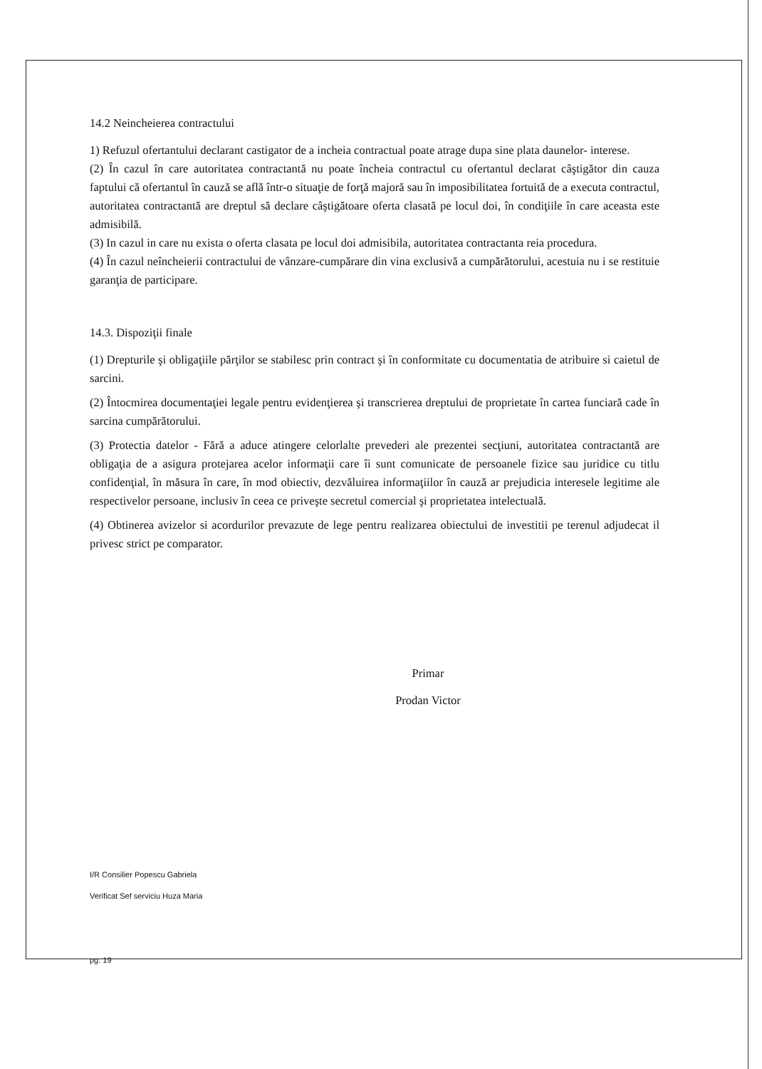14.2 Neincheierea contractului
1) Refuzul ofertantului declarant castigator de a incheia contractual poate atrage dupa sine plata daunelor- interese.
(2) În cazul în care autoritatea contractantă nu poate încheia contractul cu ofertantul declarat câştigător din cauza faptului că ofertantul în cauză se află într-o situaţie de forţă majoră sau în imposibilitatea fortuită de a executa contractul, autoritatea contractantă are dreptul să declare câştigătoare oferta clasată pe locul doi, în condiţiile în care aceasta este admisibilă.
(3) In cazul in care nu exista o oferta clasata pe locul doi admisibila, autoritatea contractanta reia procedura.
(4) În cazul neîncheierii contractului de vânzare-cumpărare din vina exclusivă a cumpărătorului, acestuia nu i se restituie garanţia de participare.
14.3. Dispoziţii finale
(1) Drepturile şi obligaţiile părţilor se stabilesc prin contract şi în conformitate cu documentatia de atribuire si caietul de sarcini.
(2) Întocmirea documentaţiei legale pentru evidenţierea şi transcrierea dreptului de proprietate în cartea funciară cade în sarcina cumpărătorului.
(3) Protectia datelor - Fără a aduce atingere celorlalte prevederi ale prezentei secţiuni, autoritatea contractantă are obligaţia de a asigura protejarea acelor informaţii care îi sunt comunicate de persoanele fizice sau juridice cu titlu confidenţial, în măsura în care, în mod obiectiv, dezvăluirea informaţiilor în cauză ar prejudicia interesele legitime ale respectivelor persoane, inclusiv în ceea ce priveşte secretul comercial şi proprietatea intelectuală.
(4) Obtinerea avizelor si acordurilor prevazute de lege pentru realizarea obiectului de investitii pe terenul adjudecat il privesc strict pe comparator.
Primar
Prodan Victor
I/R Consilier Popescu Gabriela
Verificat Sef serviciu Huza Maria
pg. 19